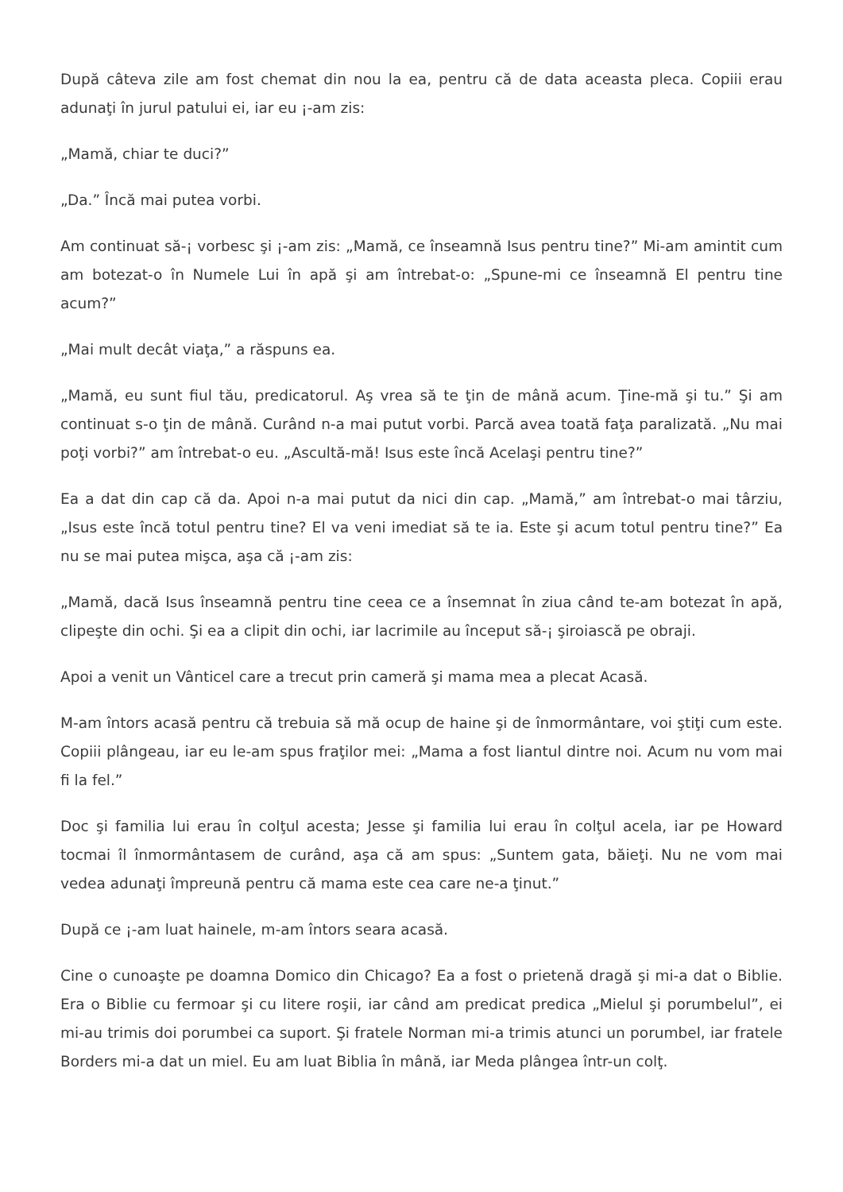După câteva zile am fost chemat din nou la ea, pentru că de data aceasta pleca. Copiii erau adunaţi în jurul patului ei, iar eu ¡-am zis:
„Mamă, chiar te duci?”
„Da.” Încă mai putea vorbi.
Am continuat să-¡ vorbesc şi ¡-am zis: „Mamă, ce înseamnă Isus pentru tine?” Mi-am amintit cum am botezat-o în Numele Lui în apă şi am întrebat-o: „Spune-mi ce înseamnă El pentru tine acum?”
„Mai mult decât viaţa,” a răspuns ea.
„Mamă, eu sunt fiul tău, predicatorul. Aş vrea să te ţin de mână acum. Ţine-mă şi tu.” Şi am continuat s-o ţin de mână. Curând n-a mai putut vorbi. Parcă avea toată faţa paralizată. „Nu mai poţi vorbi?” am întrebat-o eu. „Ascultă-mă! Isus este încă Acelaşi pentru tine?”
Ea a dat din cap că da. Apoi n-a mai putut da nici din cap. „Mamă,” am întrebat-o mai târziu, „Isus este încă totul pentru tine? El va veni imediat să te ia. Este şi acum totul pentru tine?” Ea nu se mai putea mişca, aşa că ¡-am zis:
„Mamă, dacă Isus înseamnă pentru tine ceea ce a însemnat în ziua când te-am botezat în apă, clipeşte din ochi. Şi ea a clipit din ochi, iar lacrimile au început să-¡ şiroiască pe obraji.
Apoi a venit un Vânticel care a trecut prin cameră şi mama mea a plecat Acasă.
M-am întors acasă pentru că trebuia să mă ocup de haine şi de înmormântare, voi ştiţi cum este. Copiii plângeau, iar eu le-am spus fraţilor mei: „Mama a fost liantul dintre noi. Acum nu vom mai fi la fel.”
Doc şi familia lui erau în colţul acesta; Jesse şi familia lui erau în colţul acela, iar pe Howard tocmai îl înmormântasem de curând, aşa că am spus: „Suntem gata, băieţi. Nu ne vom mai vedea adunaţi împreună pentru că mama este cea care ne-a ţinut.”
După ce ¡-am luat hainele, m-am întors seara acasă.
Cine o cunoaşte pe doamna Domico din Chicago? Ea a fost o prietenă dragă şi mi-a dat o Biblie. Era o Biblie cu fermoar şi cu litere roşii, iar când am predicat predica „Mielul şi porumbelul”, ei mi-au trimis doi porumbei ca suport. Şi fratele Norman mi-a trimis atunci un porumbel, iar fratele Borders mi-a dat un miel. Eu am luat Biblia în mână, iar Meda plângea într-un colţ.